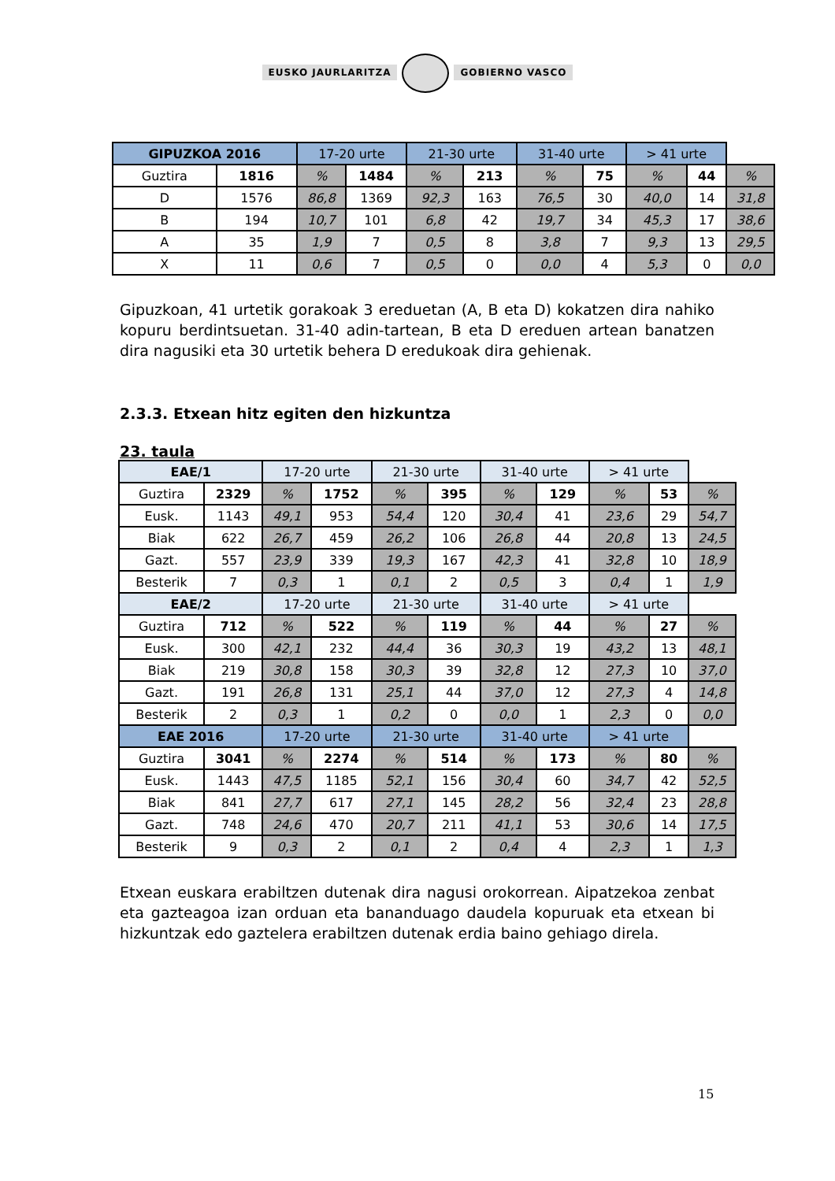EUSKO JAURLARITZA GOBIERNO VASCO
| GIPUZKOA 2016 | | 17-20 urte | | 21-30 urte | | 31-40 urte | | > 41 urte | | |
| --- | --- | --- | --- | --- | --- | --- | --- | --- | --- | --- |
| Guztira | 1816 | % | 1484 | % | 213 | % | 75 | % | 44 | % |
| D | 1576 | 86,8 | 1369 | 92,3 | 163 | 76,5 | 30 | 40,0 | 14 | 31,8 |
| B | 194 | 10,7 | 101 | 6,8 | 42 | 19,7 | 34 | 45,3 | 17 | 38,6 |
| A | 35 | 1,9 | 7 | 0,5 | 8 | 3,8 | 7 | 9,3 | 13 | 29,5 |
| X | 11 | 0,6 | 7 | 0,5 | 0 | 0,0 | 4 | 5,3 | 0 | 0,0 |
Gipuzkoan, 41 urtetik gorakoak 3 ereduetan (A, B eta D) kokatzen dira nahiko kopuru berdintsuetan. 31-40 adin-tartean, B eta D ereduen artean banatzen dira nagusiki eta 30 urtetik behera D eredukoak dira gehienak.
2.3.3. Etxean hitz egiten den hizkuntza
23. taula
| EAE/1 | | 17-20 urte | | 21-30 urte | | 31-40 urte | | > 41 urte | | |
| --- | --- | --- | --- | --- | --- | --- | --- | --- | --- | --- |
| Guztira | 2329 | % | 1752 | % | 395 | % | 129 | % | 53 | % |
| Eusk. | 1143 | 49,1 | 953 | 54,4 | 120 | 30,4 | 41 | 23,6 | 29 | 54,7 |
| Biak | 622 | 26,7 | 459 | 26,2 | 106 | 26,8 | 44 | 20,8 | 13 | 24,5 |
| Gazt. | 557 | 23,9 | 339 | 19,3 | 167 | 42,3 | 41 | 32,8 | 10 | 18,9 |
| Besterik | 7 | 0,3 | 1 | 0,1 | 2 | 0,5 | 3 | 0,4 | 1 | 1,9 |
| EAE/2 | | 17-20 urte | | 21-30 urte | | 31-40 urte | | > 41 urte | | |
| Guztira | 712 | % | 522 | % | 119 | % | 44 | % | 27 | % |
| Eusk. | 300 | 42,1 | 232 | 44,4 | 36 | 30,3 | 19 | 43,2 | 13 | 48,1 |
| Biak | 219 | 30,8 | 158 | 30,3 | 39 | 32,8 | 12 | 27,3 | 10 | 37,0 |
| Gazt. | 191 | 26,8 | 131 | 25,1 | 44 | 37,0 | 12 | 27,3 | 4 | 14,8 |
| Besterik | 2 | 0,3 | 1 | 0,2 | 0 | 0,0 | 1 | 2,3 | 0 | 0,0 |
| EAE 2016 | | 17-20 urte | | 21-30 urte | | 31-40 urte | | > 41 urte | | |
| Guztira | 3041 | % | 2274 | % | 514 | % | 173 | % | 80 | % |
| Eusk. | 1443 | 47,5 | 1185 | 52,1 | 156 | 30,4 | 60 | 34,7 | 42 | 52,5 |
| Biak | 841 | 27,7 | 617 | 27,1 | 145 | 28,2 | 56 | 32,4 | 23 | 28,8 |
| Gazt. | 748 | 24,6 | 470 | 20,7 | 211 | 41,1 | 53 | 30,6 | 14 | 17,5 |
| Besterik | 9 | 0,3 | 2 | 0,1 | 2 | 0,4 | 4 | 2,3 | 1 | 1,3 |
Etxean euskara erabiltzen dutenak dira nagusi orokorrean. Aipatzekoa zenbat eta gazteagoa izan orduan eta bananduago daudela kopuruak eta etxean bi hizkuntzak edo gaztelera erabiltzen dutenak erdia baino gehiago direla.
15